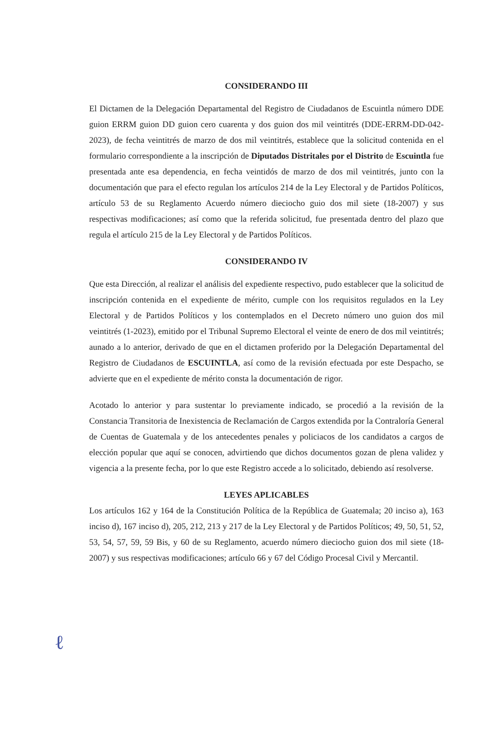CONSIDERANDO III
El Dictamen de la Delegación Departamental del Registro de Ciudadanos de Escuintla número DDE guion ERRM guion DD guion cero cuarenta y dos guion dos mil veintitrés (DDE-ERRM-DD-042-2023), de fecha veintitrés de marzo de dos mil veintitrés, establece que la solicitud contenida en el formulario correspondiente a la inscripción de Diputados Distritales por el Distrito de Escuintla fue presentada ante esa dependencia, en fecha veintidós de marzo de dos mil veintitrés, junto con la documentación que para el efecto regulan los artículos 214 de la Ley Electoral y de Partidos Políticos, artículo 53 de su Reglamento Acuerdo número dieciocho guio dos mil siete (18-2007) y sus respectivas modificaciones; así como que la referida solicitud, fue presentada dentro del plazo que regula el artículo 215 de la Ley Electoral y de Partidos Políticos.
CONSIDERANDO IV
Que esta Dirección, al realizar el análisis del expediente respectivo, pudo establecer que la solicitud de inscripción contenida en el expediente de mérito, cumple con los requisitos regulados en la Ley Electoral y de Partidos Políticos y los contemplados en el Decreto número uno guion dos mil veintitrés (1-2023), emitido por el Tribunal Supremo Electoral el veinte de enero de dos mil veintitrés; aunado a lo anterior, derivado de que en el dictamen proferido por la Delegación Departamental del Registro de Ciudadanos de ESCUINTLA, así como de la revisión efectuada por este Despacho, se advierte que en el expediente de mérito consta la documentación de rigor.
Acotado lo anterior y para sustentar lo previamente indicado, se procedió a la revisión de la Constancia Transitoria de Inexistencia de Reclamación de Cargos extendida por la Contraloría General de Cuentas de Guatemala y de los antecedentes penales y policiacos de los candidatos a cargos de elección popular que aquí se conocen, advirtiendo que dichos documentos gozan de plena validez y vigencia a la presente fecha, por lo que este Registro accede a lo solicitado, debiendo así resolverse.
LEYES APLICABLES
Los artículos 162 y 164 de la Constitución Política de la República de Guatemala; 20 inciso a), 163 inciso d), 167 inciso d), 205, 212, 213 y 217 de la Ley Electoral y de Partidos Políticos; 49, 50, 51, 52, 53, 54, 57, 59, 59 Bis, y 60 de su Reglamento, acuerdo número dieciocho guion dos mil siete (18-2007) y sus respectivas modificaciones; artículo 66 y 67 del Código Procesal Civil y Mercantil.
ℓ